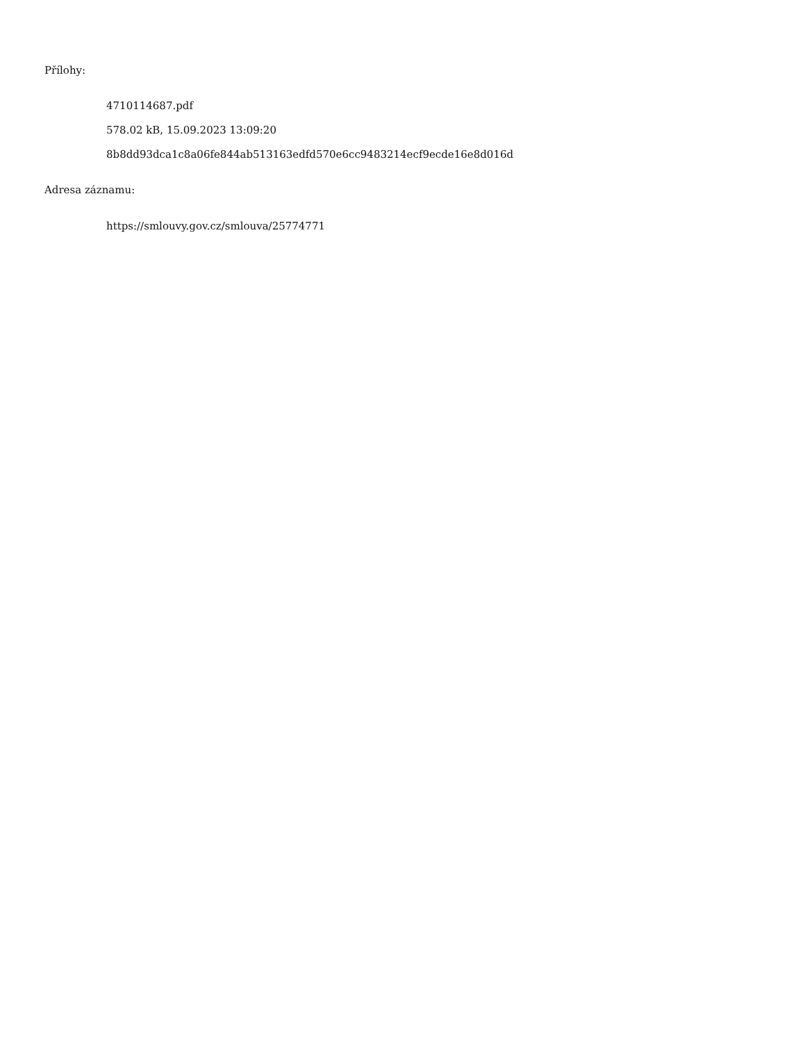Přílohy:
4710114687.pdf
578.02 kB, 15.09.2023 13:09:20
8b8dd93dca1c8a06fe844ab513163edfd570e6cc9483214ecf9ecde16e8d016d
Adresa záznamu:
https://smlouvy.gov.cz/smlouva/25774771